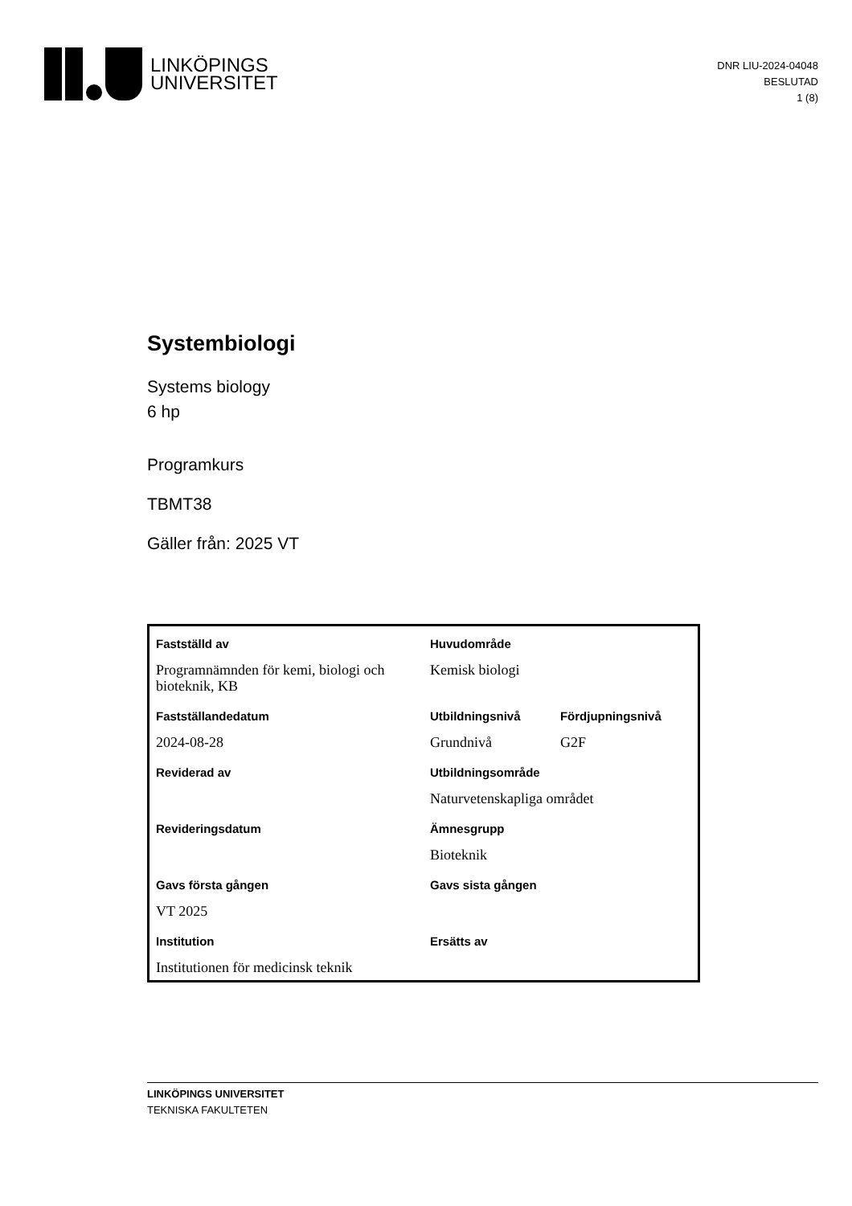LINKÖPINGS
UNIVERSITET
DNR LIU-2024-04048
BESLUTAD
1 (8)
Systembiologi
Systems biology
6 hp
Programkurs
TBMT38
Gäller från: 2025 VT
| Fastställd av | Huvudområde | |
| Programnämnden för kemi, biologi och bioteknik, KB | Kemisk biologi | |
| Fastställandedatum | Utbildningsnivå | Fördjupningsnivå |
| 2024-08-28 | Grundnivå | G2F |
| Reviderad av | Utbildningsområde | |
| | Naturvetenskapliga området | |
| Revideringsdatum | Ämnesgrupp | |
| | Bioteknik | |
| Gavs första gången | Gavs sista gången | |
| VT 2025 | | |
| Institution | Ersätts av | |
| Institutionen för medicinsk teknik | | |
LINKÖPINGS UNIVERSITET
TEKNISKA FAKULTETEN